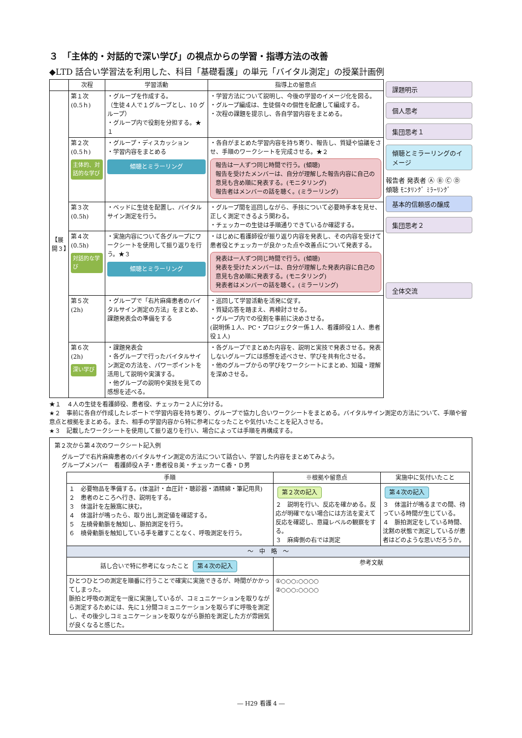３　「主体的・対話的で深い学び」の視点からの学習・指導方法の改善
◆LTD 話合い学習法を利用した、科目「基礎看護」の単元「バイタル測定」の授業計画例
| | 次程 | 学習活動 | 指導上の留意点 |
| --- | --- | --- | --- |
| 【展開３】 | 第１次 (0.5ｈ) | ・グループを作成する。 （生徒４人で１グループとし、10 グループ） ・グループ内で役割を分担する。★１ | ・学習方法について説明し、今後の学習のイメージ化を図る。 ・グループ編成は、生徒個々の個性を配慮して編成する。 ・次程の課題を提示し、各自学習内容をまとめる。 |
| | 第２次 (0.5ｈ) 主体的、対話的な学び | ・グループ・ディスカッション ・学習内容をまとめる 傾聴とミラーリング | ・各自がまとめた学習内容を持ち寄り、報告し、質疑や協議をさせ、手順のワークシートを完成させる。★２ 報告は一人ずつ同じ時間で行う。(傾聴) 報告を受けたメンバーは、自分が理解した報告内容に自己の意見も含め順に発表する。(モニタリング) 報告者はメンバーの話を聴く。(ミラーリング) |
| | 第３次 (0.5h) | ・ベッドに生徒を配置し、バイタルサイン測定を行う。 | ・グループ間を巡回しながら、手技について必要時手本を見せ、正しく測定できるよう関わる。 ・チェッカーの生徒は手順通りできているか確認する。 |
| | 第４次 (0.5h) 対話的な学び | ・実施内容について各グループにワークシートを使用して振り返りを行う。★３ 傾聴とミラーリング | ・はじめに看護師役が振り返り内容を発表し、その内容を受けて患者役とチェッカーが良かった点や改善点について発表する。 発表は一人ずつ同じ時間で行う。(傾聴) 発表を受けたメンバーは、自分が理解した発表内容に自己の意見も含め順に発表する。(モニタリング) 発表者はメンバーの話を聴く。(ミラーリング) |
| | 第５次 (2h) | ・グループで「右片麻痺患者のバイタルサイン測定の方法」をまとめ、課題発表会の準備をする | ・巡回して学習活動を活発に促す。 ・質疑応答を踏まえ、再検討させる。 ・グループ内での役割を事前に決めさせる。 (説明係１人、PC・プロジェクター係１人、看護師役１人、患者役１人) |
| | 第６次 (2h) 深い学び | ・課題発表会 ・各グループで行ったバイタルサイン測定の方法を、パワーポイントを活用して説明や実演する。 ・他グループの説明や実技を見ての感想を述べる。 | ・各グループでまとめた内容を、説明と実技で発表させる。発表しないグループには感想を述べさせ、学びを共有化させる。 ・他のグループからの学びをワークシートにまとめ、知識・理解を深めさせる。 |
課題明示
個人思考
集団思考１
傾聴とミラーリングのイメージ
報告者 発表者 Ⓐ Ⓑ Ⓒ Ⓓ
傾聴 ﾓﾆﾀﾘﾝｸﾞ ﾐﾗｰﾘﾝｸﾞ
基本的信頼感の醸成
集団思考２
全体交流
★１　４人の生徒を看護師役、患者役、チェッカー２人に分ける。
★２　事前に各自が作成したレポートで学習内容を持ち寄り、グループで協力し合いワークシートをまとめる。バイタルサイン測定の方法について、手順や留意点と根拠をまとめる。また、相手の学習内容から特に参考になったことや気付いたことを記入させる。
★３　記載したワークシートを使用して振り返りを行い、場合によっては手順を再構成する。
第２次から第４次のワークシート記入例
グループで右片麻痺患者のバイタルサイン測定の方法について話合い、学習した内容をまとめてみよう。
グループメンバー　看護師役Ａ子・患者役Ｂ美・チェッカーＣ香・Ｄ男
| 手順 | ※根拠や留意点 | 実施中に気付いたこと |
| --- | --- | --- |
| １ 必要物品を準備する。(体温計・血圧計・聴診器・酒精綿・筆記用具) ２ 患者のところへ行き、説明をする。 ３ 体温計を左腋窩に挟む。 ４ 体温計が鳴ったら、取り出し測定値を確認する。 ５ 左橈骨動脈を触知し、脈拍測定を行う。 ６ 橈骨動脈を触知している手を離すことなく、呼吸測定を行う。 | 第２次の記入 ２ 説明を行い、反応を確かめる。反応が明確でない場合には方法を変えて反応を確認し、意識レベルの観察をする。 ３ 麻痺側の右では測定 | 第４次の記入 ３ 体温計が鳴るまでの間、待っている時間が生じている。 ４ 脈拍測定をしている時間、沈黙の状態で測定しているが患者はどのような思いだろうか。 |
| ～ 中 略 ～ | | |
| 話し合いで特に参考になったこと 第４次の記入 | 参考文献 | |
| ひとつひとつの測定を順番に行うことで確実に実施できるが、時間がかかってしまった。 脈拍と呼吸の測定を一度に実施しているが、コミュニケーションを取りながら測定するためには、先に１分間コミュニケーションを取らずに呼吸を測定し、その後少しコミュニケーションを取りながら脈拍を測定した方が雰囲気が良くなると感じた。 | ①○○○:○○○○ ②○○○:○○○○ | |
― H29 看護 4 ―